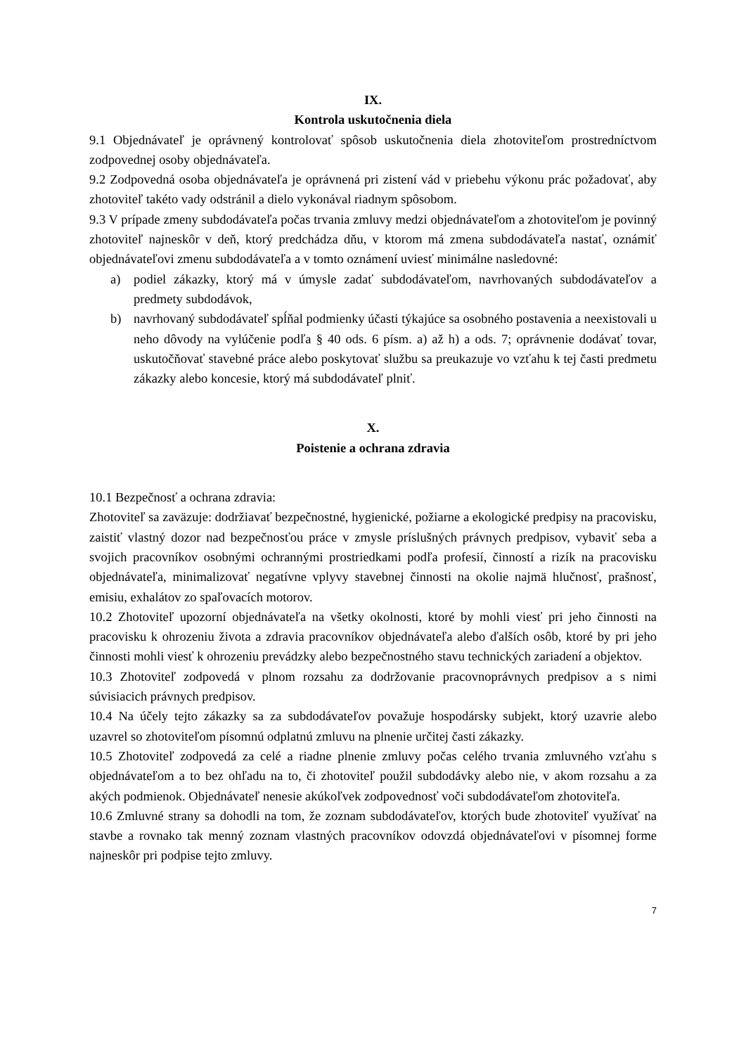IX.
Kontrola uskutočnenia diela
9.1 Objednávateľ je oprávnený kontrolovať spôsob uskutočnenia diela zhotoviteľom prostredníctvom zodpovednej osoby objednávateľa.
9.2 Zodpovedná osoba objednávateľa je oprávnená pri zistení vád v priebehu výkonu prác požadovať, aby zhotoviteľ takéto vady odstránil a dielo vykonával riadnym spôsobom.
9.3 V prípade zmeny subdodávateľa počas trvania zmluvy medzi objednávateľom a zhotoviteľom je povinný zhotoviteľ najneskôr v deň, ktorý predchádza dňu, v ktorom má zmena subdodávateľa nastať, oznámiť objednávateľovi zmenu subdodávateľa a v tomto oznámení uviesť minimálne nasledovné:
a) podiel zákazky, ktorý má v úmysle zadať subdodávateľom, navrhovaných subdodávateľov a predmety subdodávok,
b) navrhovaný subdodávateľ spĺňal podmienky účasti týkajúce sa osobného postavenia a neexistovali u neho dôvody na vylúčenie podľa § 40 ods. 6 písm. a) až h) a ods. 7; oprávnenie dodávať tovar, uskutočňovať stavebné práce alebo poskytovať službu sa preukazuje vo vzťahu k tej časti predmetu zákazky alebo koncesie, ktorý má subdodávateľ plniť.
X.
Poistenie a ochrana zdravia
10.1 Bezpečnosť a ochrana zdravia:
Zhotoviteľ sa zaväzuje: dodržiavať bezpečnostné, hygienické, požiarne a ekologické predpisy na pracovisku, zaistiť vlastný dozor nad bezpečnosťou práce v zmysle príslušných právnych predpisov, vybaviť seba a svojich pracovníkov osobnými ochrannými prostriedkami podľa profesií, činností a rizík na pracovisku objednávateľa, minimalizovať negatívne vplyvy stavebnej činnosti na okolie najmä hlučnosť, prašnosť, emisiu, exhalátov zo spaľovacích motorov.
10.2 Zhotoviteľ upozorní objednávateľa na všetky okolnosti, ktoré by mohli viesť pri jeho činnosti na pracovisku k ohrozeniu života a zdravia pracovníkov objednávateľa alebo ďalších osôb, ktoré by pri jeho činnosti mohli viesť k ohrozeniu prevádzky alebo bezpečnostného stavu technických zariadení a objektov.
10.3 Zhotoviteľ zodpovedá v plnom rozsahu za dodržovanie pracovnoprávnych predpisov a s nimi súvisiacich právnych predpisov.
10.4 Na účely tejto zákazky sa za subdodávateľov považuje hospodársky subjekt, ktorý uzavrie alebo uzavrel so zhotoviteľom písomnú odplatnú zmluvu na plnenie určitej časti zákazky.
10.5 Zhotoviteľ zodpovedá za celé a riadne plnenie zmluvy počas celého trvania zmluvného vzťahu s objednávateľom a to bez ohľadu na to, či zhotoviteľ použil subdodávky alebo nie, v akom rozsahu a za akých podmienok. Objednávateľ nenesie akúkoľvek zodpovednosť voči subdodávateľom zhotoviteľa.
10.6 Zmluvné strany sa dohodli na tom, že zoznam subdodávateľov, ktorých bude zhotoviteľ využívať na stavbe a rovnako tak menný zoznam vlastných pracovníkov odovzdá objednávateľovi v písomnej forme najneskôr pri podpise tejto zmluvy.
7